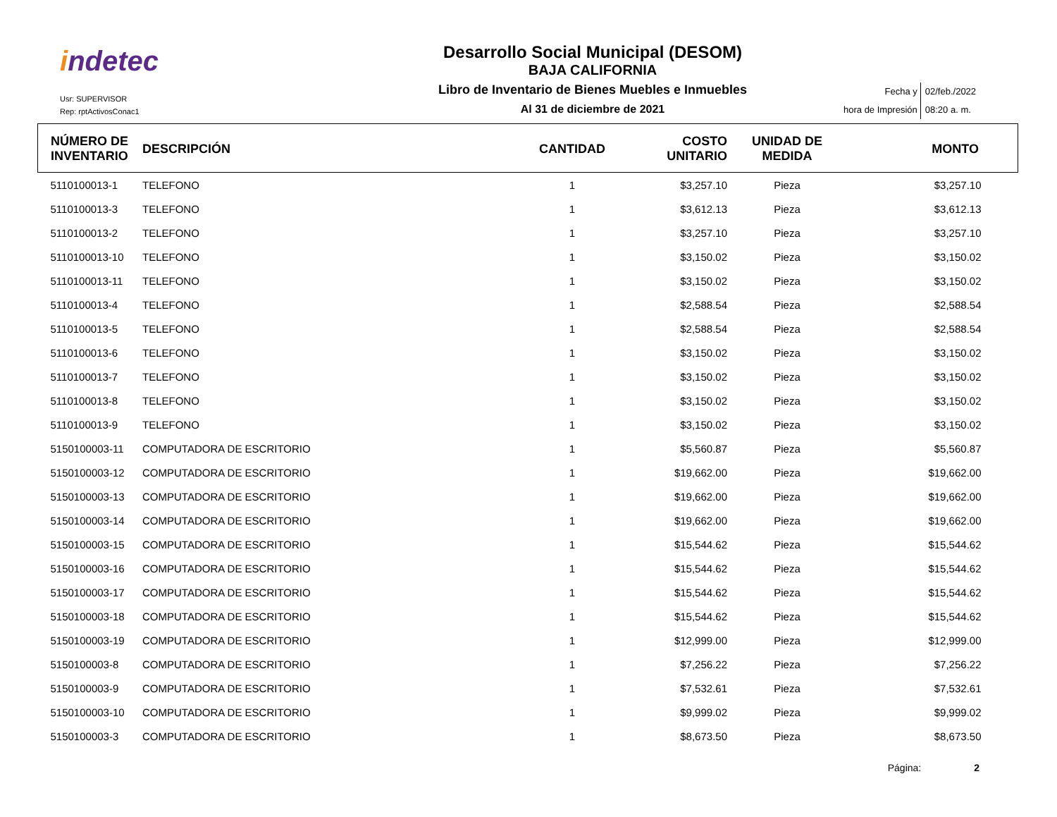indetec
Usr: SUPERVISOR
Rep: rptActivosConac1
Desarrollo Social Municipal (DESOM)
BAJA CALIFORNIA
Libro de Inventario de Bienes Muebles e Inmuebles
Al 31 de diciembre de 2021
Fecha y
hora de Impresión
02/feb./2022
08:20 a. m.
| NÚMERO DE INVENTARIO | DESCRIPCIÓN | CANTIDAD | COSTO UNITARIO | UNIDAD DE MEDIDA | MONTO |
| --- | --- | --- | --- | --- | --- |
| 5110100013-1 | TELEFONO | 1 | $3,257.10 | Pieza | $3,257.10 |
| 5110100013-3 | TELEFONO | 1 | $3,612.13 | Pieza | $3,612.13 |
| 5110100013-2 | TELEFONO | 1 | $3,257.10 | Pieza | $3,257.10 |
| 5110100013-10 | TELEFONO | 1 | $3,150.02 | Pieza | $3,150.02 |
| 5110100013-11 | TELEFONO | 1 | $3,150.02 | Pieza | $3,150.02 |
| 5110100013-4 | TELEFONO | 1 | $2,588.54 | Pieza | $2,588.54 |
| 5110100013-5 | TELEFONO | 1 | $2,588.54 | Pieza | $2,588.54 |
| 5110100013-6 | TELEFONO | 1 | $3,150.02 | Pieza | $3,150.02 |
| 5110100013-7 | TELEFONO | 1 | $3,150.02 | Pieza | $3,150.02 |
| 5110100013-8 | TELEFONO | 1 | $3,150.02 | Pieza | $3,150.02 |
| 5110100013-9 | TELEFONO | 1 | $3,150.02 | Pieza | $3,150.02 |
| 5150100003-11 | COMPUTADORA DE ESCRITORIO | 1 | $5,560.87 | Pieza | $5,560.87 |
| 5150100003-12 | COMPUTADORA DE ESCRITORIO | 1 | $19,662.00 | Pieza | $19,662.00 |
| 5150100003-13 | COMPUTADORA DE ESCRITORIO | 1 | $19,662.00 | Pieza | $19,662.00 |
| 5150100003-14 | COMPUTADORA DE ESCRITORIO | 1 | $19,662.00 | Pieza | $19,662.00 |
| 5150100003-15 | COMPUTADORA DE ESCRITORIO | 1 | $15,544.62 | Pieza | $15,544.62 |
| 5150100003-16 | COMPUTADORA DE ESCRITORIO | 1 | $15,544.62 | Pieza | $15,544.62 |
| 5150100003-17 | COMPUTADORA DE ESCRITORIO | 1 | $15,544.62 | Pieza | $15,544.62 |
| 5150100003-18 | COMPUTADORA DE ESCRITORIO | 1 | $15,544.62 | Pieza | $15,544.62 |
| 5150100003-19 | COMPUTADORA DE ESCRITORIO | 1 | $12,999.00 | Pieza | $12,999.00 |
| 5150100003-8 | COMPUTADORA DE ESCRITORIO | 1 | $7,256.22 | Pieza | $7,256.22 |
| 5150100003-9 | COMPUTADORA DE ESCRITORIO | 1 | $7,532.61 | Pieza | $7,532.61 |
| 5150100003-10 | COMPUTADORA DE ESCRITORIO | 1 | $9,999.02 | Pieza | $9,999.02 |
| 5150100003-3 | COMPUTADORA DE ESCRITORIO | 1 | $8,673.50 | Pieza | $8,673.50 |
Página: 2